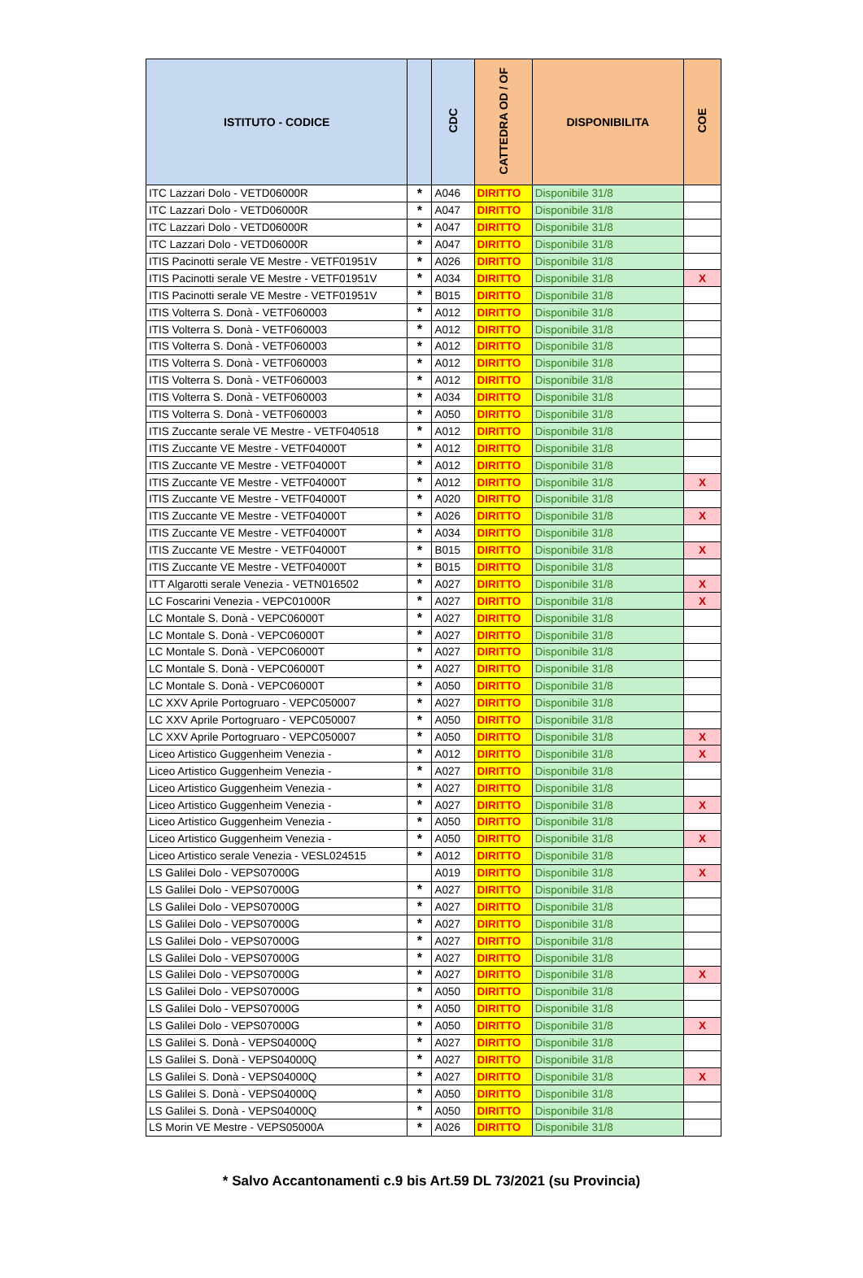| ISTITUTO - CODICE | | CDC | CATTEDRA OD / OF | DISPONIBILITA | COE |
| --- | --- | --- | --- | --- | --- |
| ITC Lazzari Dolo - VETD06000R | * | A046 | DIRITTO | Disponibile 31/8 | |
| ITC Lazzari Dolo - VETD06000R | * | A047 | DIRITTO | Disponibile 31/8 | |
| ITC Lazzari Dolo - VETD06000R | * | A047 | DIRITTO | Disponibile 31/8 | |
| ITC Lazzari Dolo - VETD06000R | * | A047 | DIRITTO | Disponibile 31/8 | |
| ITIS Pacinotti serale VE Mestre - VETF01951V | * | A026 | DIRITTO | Disponibile 31/8 | |
| ITIS Pacinotti serale VE Mestre - VETF01951V | * | A034 | DIRITTO | Disponibile 31/8 | X |
| ITIS Pacinotti serale VE Mestre - VETF01951V | * | B015 | DIRITTO | Disponibile 31/8 | |
| ITIS Volterra S. Donà - VETF060003 | * | A012 | DIRITTO | Disponibile 31/8 | |
| ITIS Volterra S. Donà - VETF060003 | * | A012 | DIRITTO | Disponibile 31/8 | |
| ITIS Volterra S. Donà - VETF060003 | * | A012 | DIRITTO | Disponibile 31/8 | |
| ITIS Volterra S. Donà - VETF060003 | * | A012 | DIRITTO | Disponibile 31/8 | |
| ITIS Volterra S. Donà - VETF060003 | * | A012 | DIRITTO | Disponibile 31/8 | |
| ITIS Volterra S. Donà - VETF060003 | * | A034 | DIRITTO | Disponibile 31/8 | |
| ITIS Volterra S. Donà - VETF060003 | * | A050 | DIRITTO | Disponibile 31/8 | |
| ITIS Zuccante serale VE Mestre - VETF040518 | * | A012 | DIRITTO | Disponibile 31/8 | |
| ITIS Zuccante VE Mestre - VETF04000T | * | A012 | DIRITTO | Disponibile 31/8 | |
| ITIS Zuccante VE Mestre - VETF04000T | * | A012 | DIRITTO | Disponibile 31/8 | |
| ITIS Zuccante VE Mestre - VETF04000T | * | A012 | DIRITTO | Disponibile 31/8 | X |
| ITIS Zuccante VE Mestre - VETF04000T | * | A020 | DIRITTO | Disponibile 31/8 | |
| ITIS Zuccante VE Mestre - VETF04000T | * | A026 | DIRITTO | Disponibile 31/8 | X |
| ITIS Zuccante VE Mestre - VETF04000T | * | A034 | DIRITTO | Disponibile 31/8 | |
| ITIS Zuccante VE Mestre - VETF04000T | * | B015 | DIRITTO | Disponibile 31/8 | X |
| ITIS Zuccante VE Mestre - VETF04000T | * | B015 | DIRITTO | Disponibile 31/8 | |
| ITT Algarotti serale Venezia - VETN016502 | * | A027 | DIRITTO | Disponibile 31/8 | X |
| LC Foscarini Venezia - VEPC01000R | * | A027 | DIRITTO | Disponibile 31/8 | X |
| LC Montale S. Donà - VEPC06000T | * | A027 | DIRITTO | Disponibile 31/8 | |
| LC Montale S. Donà - VEPC06000T | * | A027 | DIRITTO | Disponibile 31/8 | |
| LC Montale S. Donà - VEPC06000T | * | A027 | DIRITTO | Disponibile 31/8 | |
| LC Montale S. Donà - VEPC06000T | * | A027 | DIRITTO | Disponibile 31/8 | |
| LC Montale S. Donà - VEPC06000T | * | A050 | DIRITTO | Disponibile 31/8 | |
| LC XXV Aprile Portogruaro - VEPC050007 | * | A027 | DIRITTO | Disponibile 31/8 | |
| LC XXV Aprile Portogruaro - VEPC050007 | * | A050 | DIRITTO | Disponibile 31/8 | |
| LC XXV Aprile Portogruaro - VEPC050007 | * | A050 | DIRITTO | Disponibile 31/8 | X |
| Liceo Artistico Guggenheim Venezia - | * | A012 | DIRITTO | Disponibile 31/8 | X |
| Liceo Artistico Guggenheim Venezia - | * | A027 | DIRITTO | Disponibile 31/8 | |
| Liceo Artistico Guggenheim Venezia - | * | A027 | DIRITTO | Disponibile 31/8 | |
| Liceo Artistico Guggenheim Venezia - | * | A027 | DIRITTO | Disponibile 31/8 | X |
| Liceo Artistico Guggenheim Venezia - | * | A050 | DIRITTO | Disponibile 31/8 | |
| Liceo Artistico Guggenheim Venezia - | * | A050 | DIRITTO | Disponibile 31/8 | X |
| Liceo Artistico serale Venezia - VESL024515 | * | A012 | DIRITTO | Disponibile 31/8 | |
| LS Galilei Dolo - VEPS07000G | | A019 | DIRITTO | Disponibile 31/8 | X |
| LS Galilei Dolo - VEPS07000G | * | A027 | DIRITTO | Disponibile 31/8 | |
| LS Galilei Dolo - VEPS07000G | * | A027 | DIRITTO | Disponibile 31/8 | |
| LS Galilei Dolo - VEPS07000G | * | A027 | DIRITTO | Disponibile 31/8 | |
| LS Galilei Dolo - VEPS07000G | * | A027 | DIRITTO | Disponibile 31/8 | |
| LS Galilei Dolo - VEPS07000G | * | A027 | DIRITTO | Disponibile 31/8 | |
| LS Galilei Dolo - VEPS07000G | * | A027 | DIRITTO | Disponibile 31/8 | X |
| LS Galilei Dolo - VEPS07000G | * | A050 | DIRITTO | Disponibile 31/8 | |
| LS Galilei Dolo - VEPS07000G | * | A050 | DIRITTO | Disponibile 31/8 | |
| LS Galilei Dolo - VEPS07000G | * | A050 | DIRITTO | Disponibile 31/8 | X |
| LS Galilei S. Donà - VEPS04000Q | * | A027 | DIRITTO | Disponibile 31/8 | |
| LS Galilei S. Donà - VEPS04000Q | * | A027 | DIRITTO | Disponibile 31/8 | |
| LS Galilei S. Donà - VEPS04000Q | * | A027 | DIRITTO | Disponibile 31/8 | X |
| LS Galilei S. Donà - VEPS04000Q | * | A050 | DIRITTO | Disponibile 31/8 | |
| LS Galilei S. Donà - VEPS04000Q | * | A050 | DIRITTO | Disponibile 31/8 | |
| LS Morin VE Mestre - VEPS05000A | * | A026 | DIRITTO | Disponibile 31/8 | |
* Salvo Accantonamenti c.9 bis Art.59 DL 73/2021 (su Provincia)